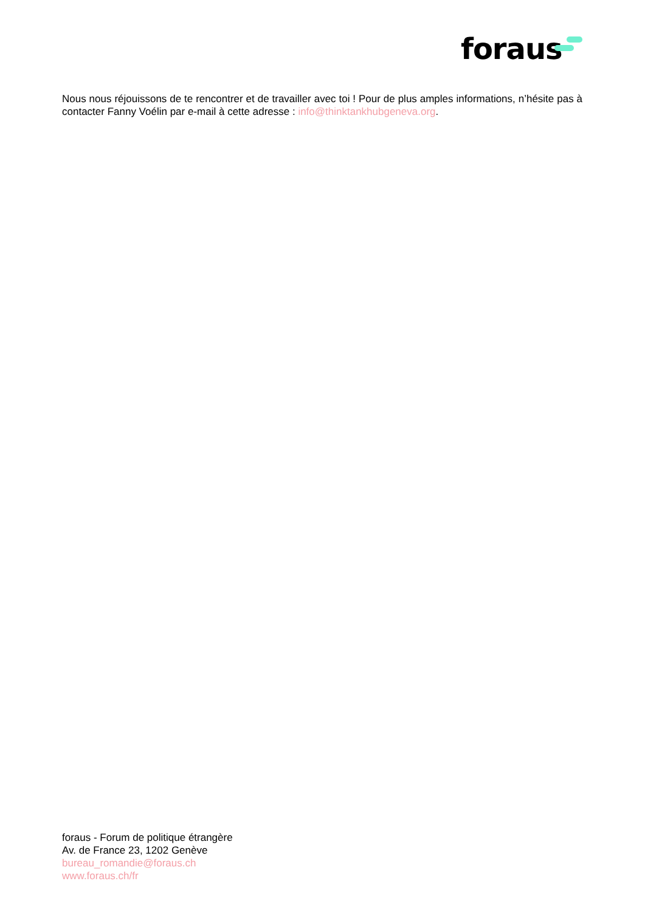foraus
Nous nous réjouissons de te rencontrer et de travailler avec toi ! Pour de plus amples informations, n’hésite pas à contacter Fanny Voélin par e-mail à cette adresse : info@thinktankhubgeneva.org.
foraus - Forum de politique étrangère
Av. de France 23, 1202 Genève
bureau_romandie@foraus.ch
www.foraus.ch/fr